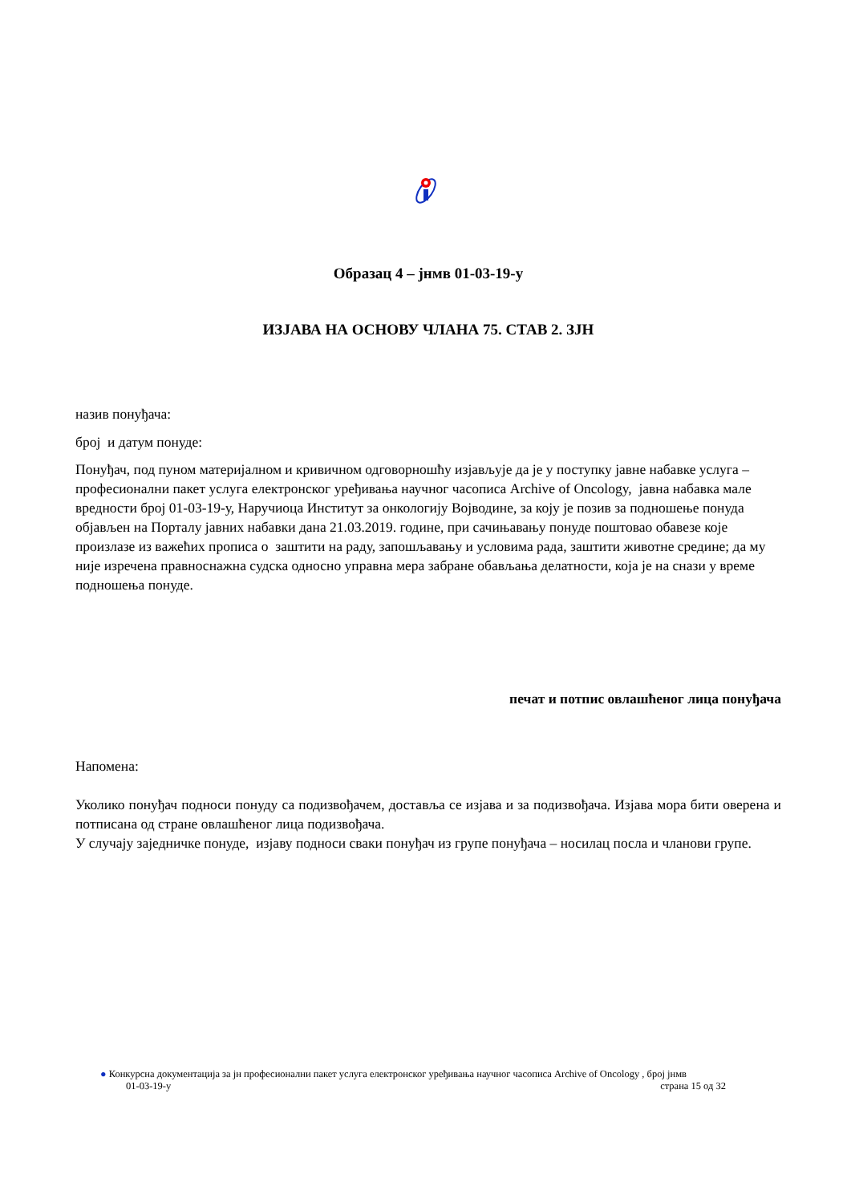Образац 4 – јнмв 01-03-19-у
ИЗЈАВА НА ОСНОВУ ЧЛАНА 75. СТАВ 2. ЗЈН
назив понуђача:
број и датум понуде:
Понуђач, под пуном материјалном и кривичном одговорношћу изјављује да је у поступку јавне набавке услуга – професионални пакет услуга електронског уређивања научног часописа Archive of Oncology, јавна набавка мале вредности број 01-03-19-у, Наручиоца Институт за онкологију Војводине, за коју је позив за подношење понуда објављен на Порталу јавних набавки дана 21.03.2019. године, при сачињавању понуде поштовао обавезе које произлазе из важећих прописа о заштити на раду, запошљавању и условима рада, заштити животне средине; да му није изречена правноснажна судска односно управна мера забране обављања делатности, која је на снази у време подношења понуде.
печат и потпис овлашћеног лица понуђача
Напомена:
Уколико понуђач подноси понуду са подизвођачем, доставља се изјава и за подизвођача. Изјава мора бити оверена и потписана од стране овлашћеног лица подизвођача.
У случају заједничке понуде, изјаву подноси сваки понуђач из групе понуђача – носилац посла и чланови групе.
● Конкурсна документација за јн професионални пакет услуга електронског уређивања научног часописа Archive of Oncology , број јнмв
01-03-19-у страна 15 од 32